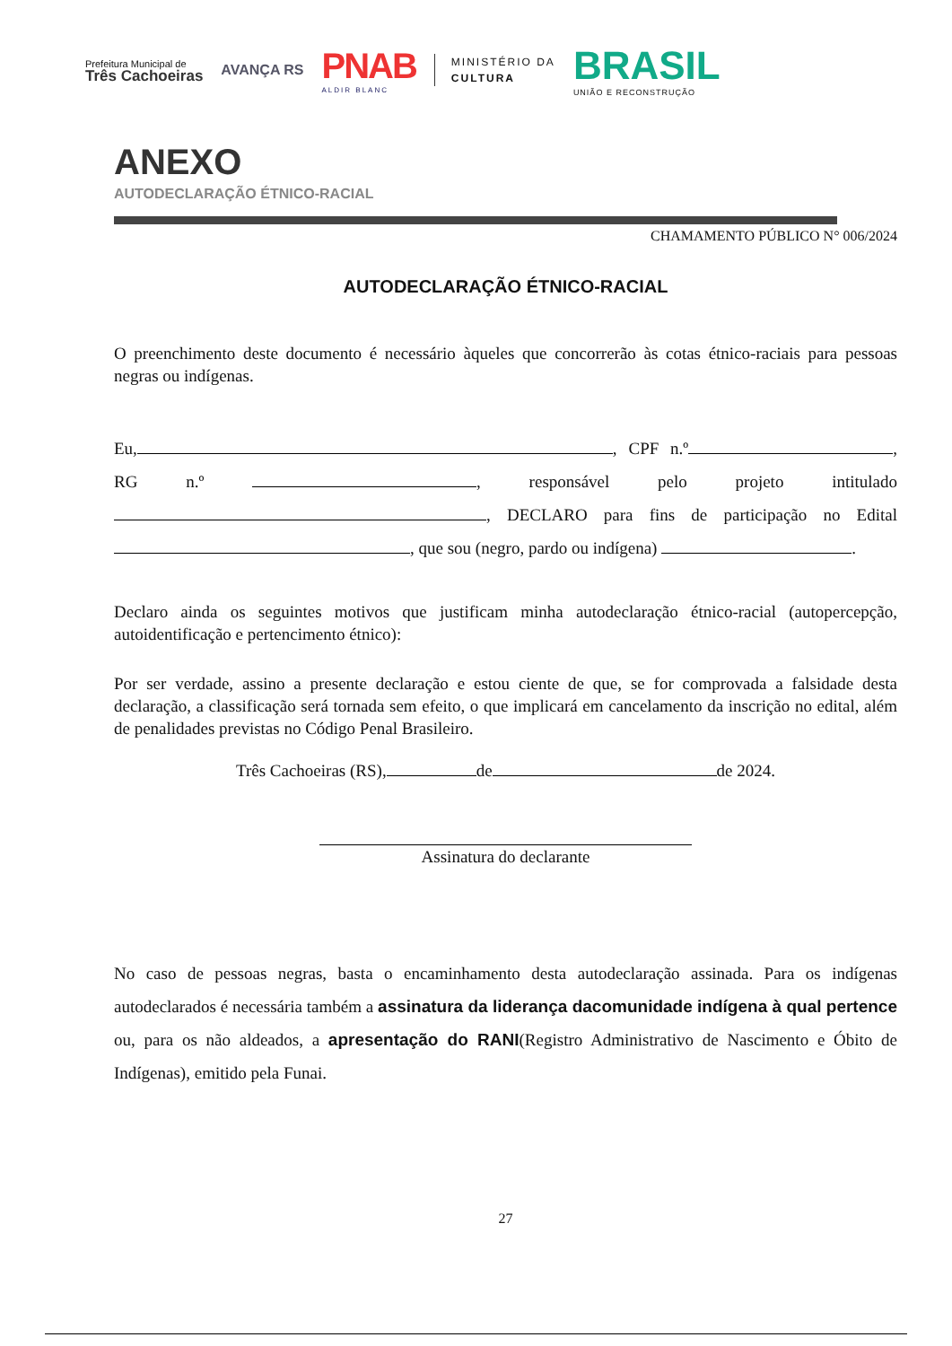Prefeitura Municipal de
Três Cachoeiras
AVANÇA RS
PNAB
ALDIR BLANC
MINISTÉRIO DA
CULTURA
BRASIL
UNIÃO E RECONSTRUÇÃO
ANEXO
AUTODECLARAÇÃO ÉTNICO-RACIAL
CHAMAMENTO PÚBLICO N° 006/2024
AUTODECLARAÇÃO ÉTNICO-RACIAL
O preenchimento deste documento é necessário àqueles que concorrerão às cotas étnico-raciais para pessoas negras ou indígenas.
Eu, , CPF n.º , RG n.º , responsável pelo projeto intitulado , DECLARO para fins de participação no Edital , que sou (negro, pardo ou indígena) .
Declaro ainda os seguintes motivos que justificam minha autodeclaração étnico-racial (autopercepção, autoidentificação e pertencimento étnico):
Por ser verdade, assino a presente declaração e estou ciente de que, se for comprovada a falsidade desta declaração, a classificação será tornada sem efeito, o que implicará em cancelamento da inscrição no edital, além de penalidades previstas no Código Penal Brasileiro.
Três Cachoeiras (RS), de de 2024.
Assinatura do declarante
No caso de pessoas negras, basta o encaminhamento desta autodeclaração assinada. Para os indígenas autodeclarados é necessária também a assinatura da liderança dacomunidade indígena à qual pertence ou, para os não aldeados, a apresentação do RANI(Registro Administrativo de Nascimento e Óbito de Indígenas), emitido pela Funai.
27